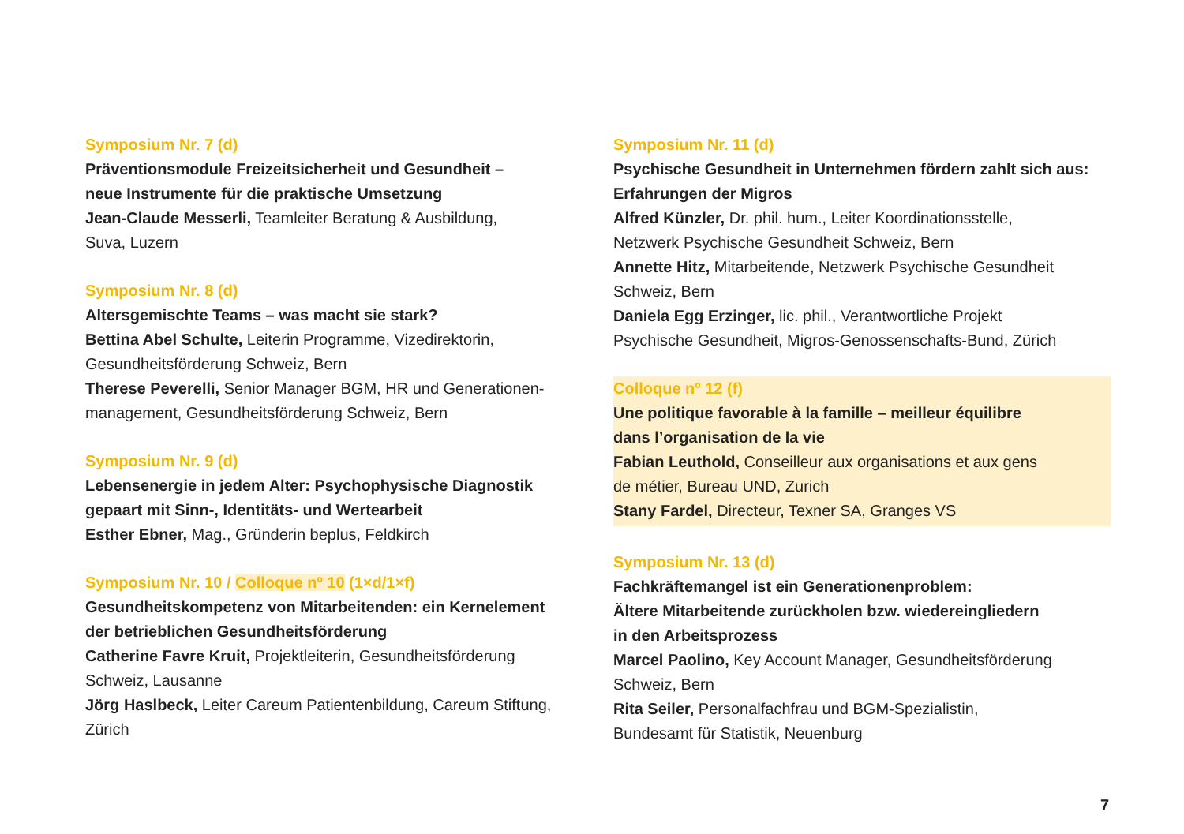Symposium Nr. 7 (d)
Präventionsmodule Freizeitsicherheit und Gesundheit –
neue Instrumente für die praktische Umsetzung
Jean-Claude Messerli, Teamleiter Beratung & Ausbildung,
Suva, Luzern
Symposium Nr. 8 (d)
Altersgemischte Teams – was macht sie stark?
Bettina Abel Schulte, Leiterin Programme, Vizedirektorin,
Gesundheitsförderung Schweiz, Bern
Therese Peverelli, Senior Manager BGM, HR und Generationen-
management, Gesundheitsförderung Schweiz, Bern
Symposium Nr. 9 (d)
Lebensenergie in jedem Alter: Psychophysische Diagnostik
gepaart mit Sinn-, Identitäts- und Wertearbeit
Esther Ebner, Mag., Gründerin beplus, Feldkirch
Symposium Nr. 10 / Colloque nº 10 (1×d/1×f)
Gesundheitskompetenz von Mitarbeitenden: ein Kernelement
der betrieblichen Gesundheitsförderung
Catherine Favre Kruit, Projektleiterin, Gesundheitsförderung
Schweiz, Lausanne
Jörg Haslbeck, Leiter Careum Patientenbildung, Careum Stiftung,
Zürich
Symposium Nr. 11 (d)
Psychische Gesundheit in Unternehmen fördern zahlt sich aus:
Erfahrungen der Migros
Alfred Künzler, Dr. phil. hum., Leiter Koordinationsstelle,
Netzwerk Psychische Gesundheit Schweiz, Bern
Annette Hitz, Mitarbeitende, Netzwerk Psychische Gesundheit
Schweiz, Bern
Daniela Egg Erzinger, lic. phil., Verantwortliche Projekt
Psychische Gesundheit, Migros-Genossenschafts-Bund, Zürich
Colloque nº 12 (f)
Une politique favorable à la famille – meilleur équilibre
dans l’organisation de la vie
Fabian Leuthold, Conseilleur aux organisations et aux gens
de métier, Bureau UND, Zurich
Stany Fardel, Directeur, Texner SA, Granges VS
Symposium Nr. 13 (d)
Fachkräftemangel ist ein Generationenproblem:
Ältere Mitarbeitende zurückholen bzw. wiedereingliedern
in den Arbeitsprozess
Marcel Paolino, Key Account Manager, Gesundheitsförderung
Schweiz, Bern
Rita Seiler, Personalfachfrau und BGM-Spezialistin,
Bundesamt für Statistik, Neuenburg
7